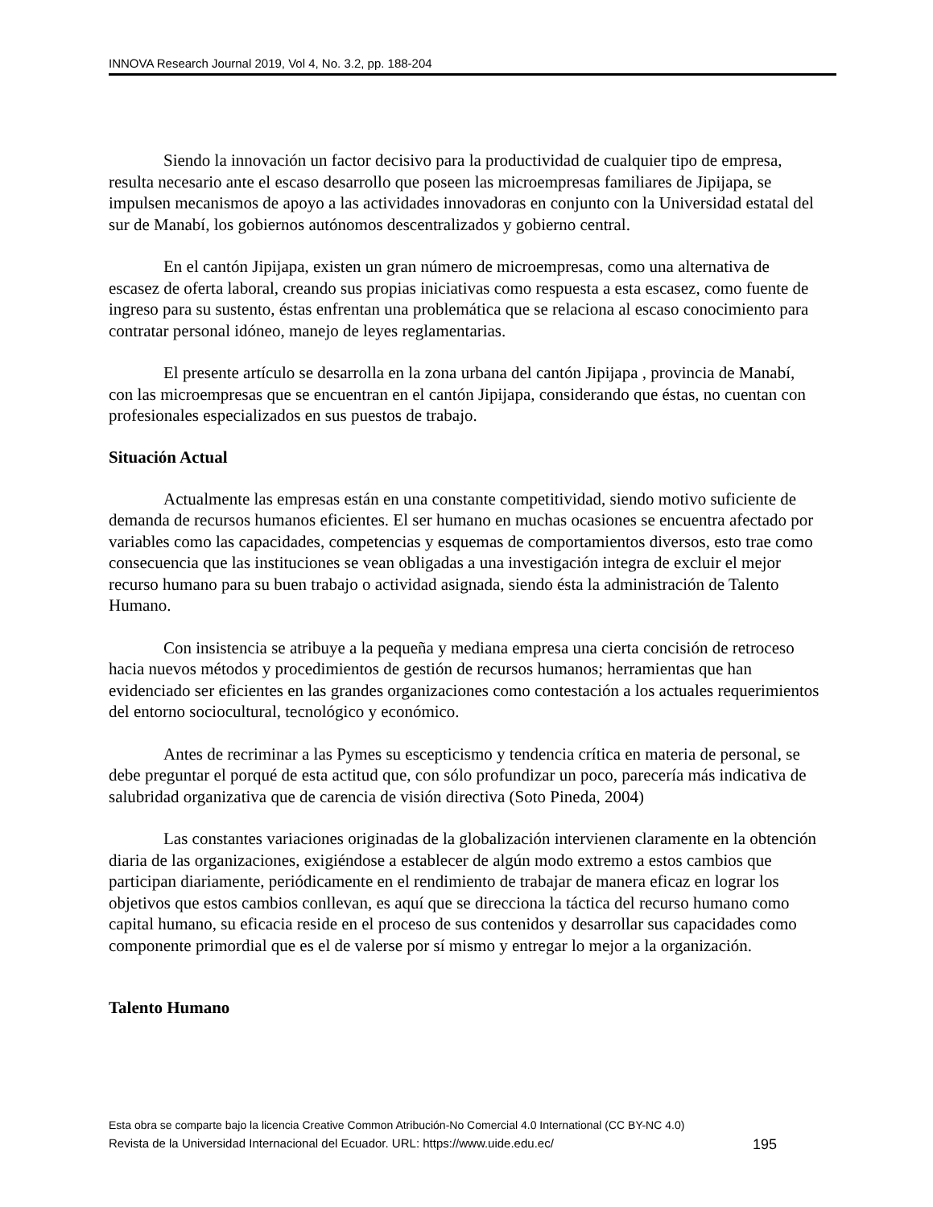INNOVA Research Journal 2019, Vol 4, No. 3.2, pp. 188-204
Siendo la innovación un factor decisivo para la productividad de cualquier tipo de empresa, resulta necesario ante el escaso desarrollo que poseen las microempresas familiares de Jipijapa, se impulsen mecanismos de apoyo a las actividades innovadoras en conjunto con la Universidad estatal del sur de Manabí, los gobiernos autónomos descentralizados y gobierno central.
En el cantón Jipijapa, existen un gran número de microempresas, como una alternativa de escasez de oferta laboral, creando sus propias iniciativas como respuesta a esta escasez, como fuente de ingreso para su sustento, éstas enfrentan una problemática que se relaciona al escaso conocimiento para contratar personal idóneo, manejo de leyes reglamentarias.
El presente artículo se desarrolla en la zona urbana del cantón Jipijapa , provincia de Manabí, con las microempresas que se encuentran en el cantón Jipijapa, considerando que éstas, no cuentan con profesionales especializados en sus puestos de trabajo.
Situación Actual
Actualmente las empresas están en una constante competitividad, siendo motivo suficiente de demanda de recursos humanos eficientes. El ser humano en muchas ocasiones se encuentra afectado por variables como las capacidades, competencias y esquemas de comportamientos diversos, esto trae como consecuencia que las instituciones se vean obligadas a una investigación integra de excluir el mejor recurso humano para su buen trabajo o actividad asignada, siendo ésta la administración de Talento Humano.
Con insistencia se atribuye a la pequeña y mediana empresa una cierta concisión de retroceso hacia nuevos métodos y procedimientos de gestión de recursos humanos; herramientas que han evidenciado ser eficientes en las grandes organizaciones como contestación a los actuales requerimientos del entorno sociocultural, tecnológico y económico.
Antes de recriminar a las Pymes su escepticismo y tendencia crítica en materia de personal, se debe preguntar el porqué de esta actitud que, con sólo profundizar un poco, parecería más indicativa de salubridad organizativa que de carencia de visión directiva (Soto Pineda, 2004)
Las constantes variaciones originadas de la globalización intervienen claramente en la obtención diaria de las organizaciones, exigiéndose a establecer de algún modo extremo a estos cambios que participan diariamente, periódicamente en el rendimiento de trabajar de manera eficaz en lograr los objetivos que estos cambios conllevan, es aquí que se direcciona la táctica del recurso humano como capital humano, su eficacia reside en el proceso de sus contenidos y desarrollar sus capacidades como componente primordial que es el de valerse por sí mismo y entregar lo mejor a la organización.
Talento Humano
Esta obra se comparte bajo la licencia Creative Common Atribución-No Comercial 4.0 International (CC BY-NC 4.0)
Revista de la Universidad Internacional del Ecuador. URL: https://www.uide.edu.ec/ 195